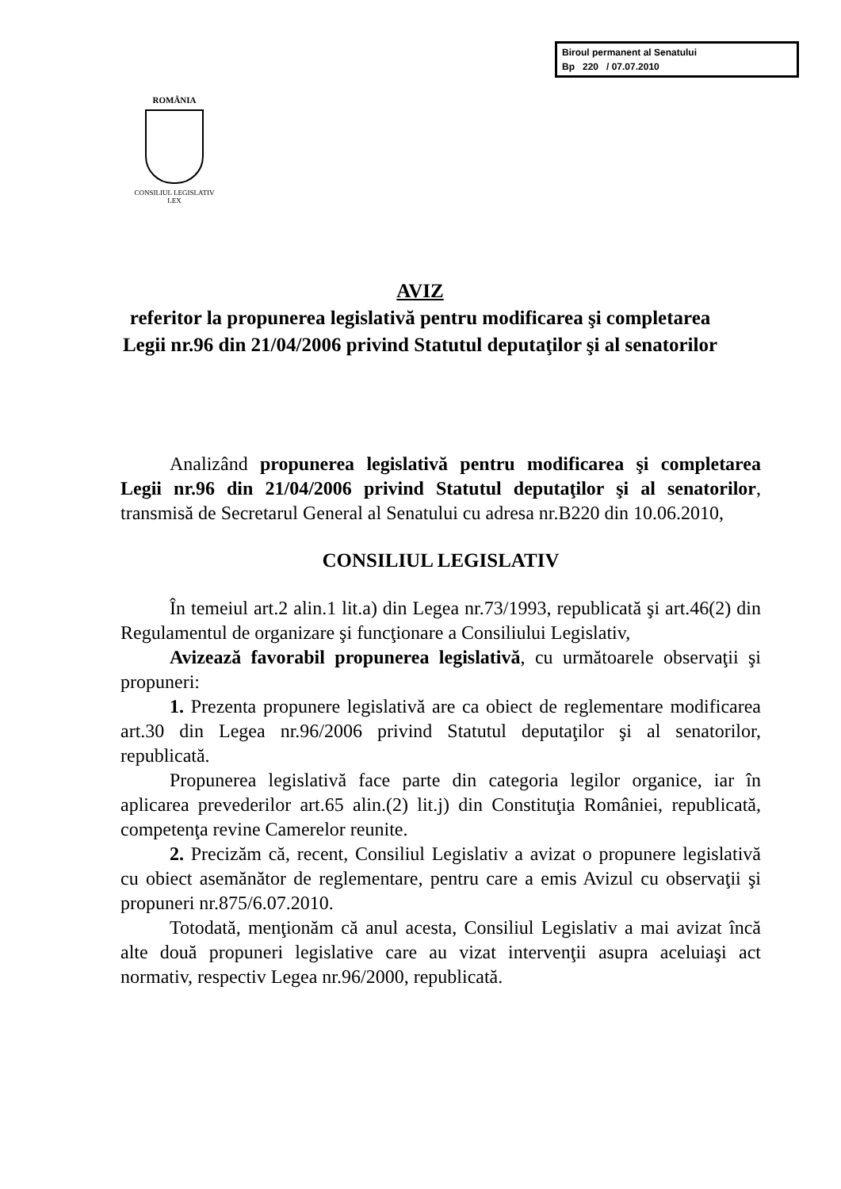Biroul permanent al Senatului
Bp 220 / 07.07.2010
ROMÂNIA
CONSILIUL LEGISLATIV
LEX
AVIZ
referitor la propunerea legislativă pentru modificarea şi completarea Legii nr.96 din 21/04/2006 privind Statutul deputaţilor şi al senatorilor
Analizând propunerea legislativă pentru modificarea şi completarea Legii nr.96 din 21/04/2006 privind Statutul deputaţilor şi al senatorilor, transmisă de Secretarul General al Senatului cu adresa nr.B220 din 10.06.2010,
CONSILIUL LEGISLATIV
În temeiul art.2 alin.1 lit.a) din Legea nr.73/1993, republicată şi art.46(2) din Regulamentul de organizare şi funcţionare a Consiliului Legislativ,
Avizează favorabil propunerea legislativă, cu următoarele observaţii şi propuneri:
1. Prezenta propunere legislativă are ca obiect de reglementare modificarea art.30 din Legea nr.96/2006 privind Statutul deputaţilor şi al senatorilor, republicată.
Propunerea legislativă face parte din categoria legilor organice, iar în aplicarea prevederilor art.65 alin.(2) lit.j) din Constituţia României, republicată, competenţa revine Camerelor reunite.
2. Precizăm că, recent, Consiliul Legislativ a avizat o propunere legislativă cu obiect asemănător de reglementare, pentru care a emis Avizul cu observaţii şi propuneri nr.875/6.07.2010.
Totodată, menţionăm că anul acesta, Consiliul Legislativ a mai avizat încă alte două propuneri legislative care au vizat intervenţii asupra aceluiaşi act normativ, respectiv Legea nr.96/2000, republicată.